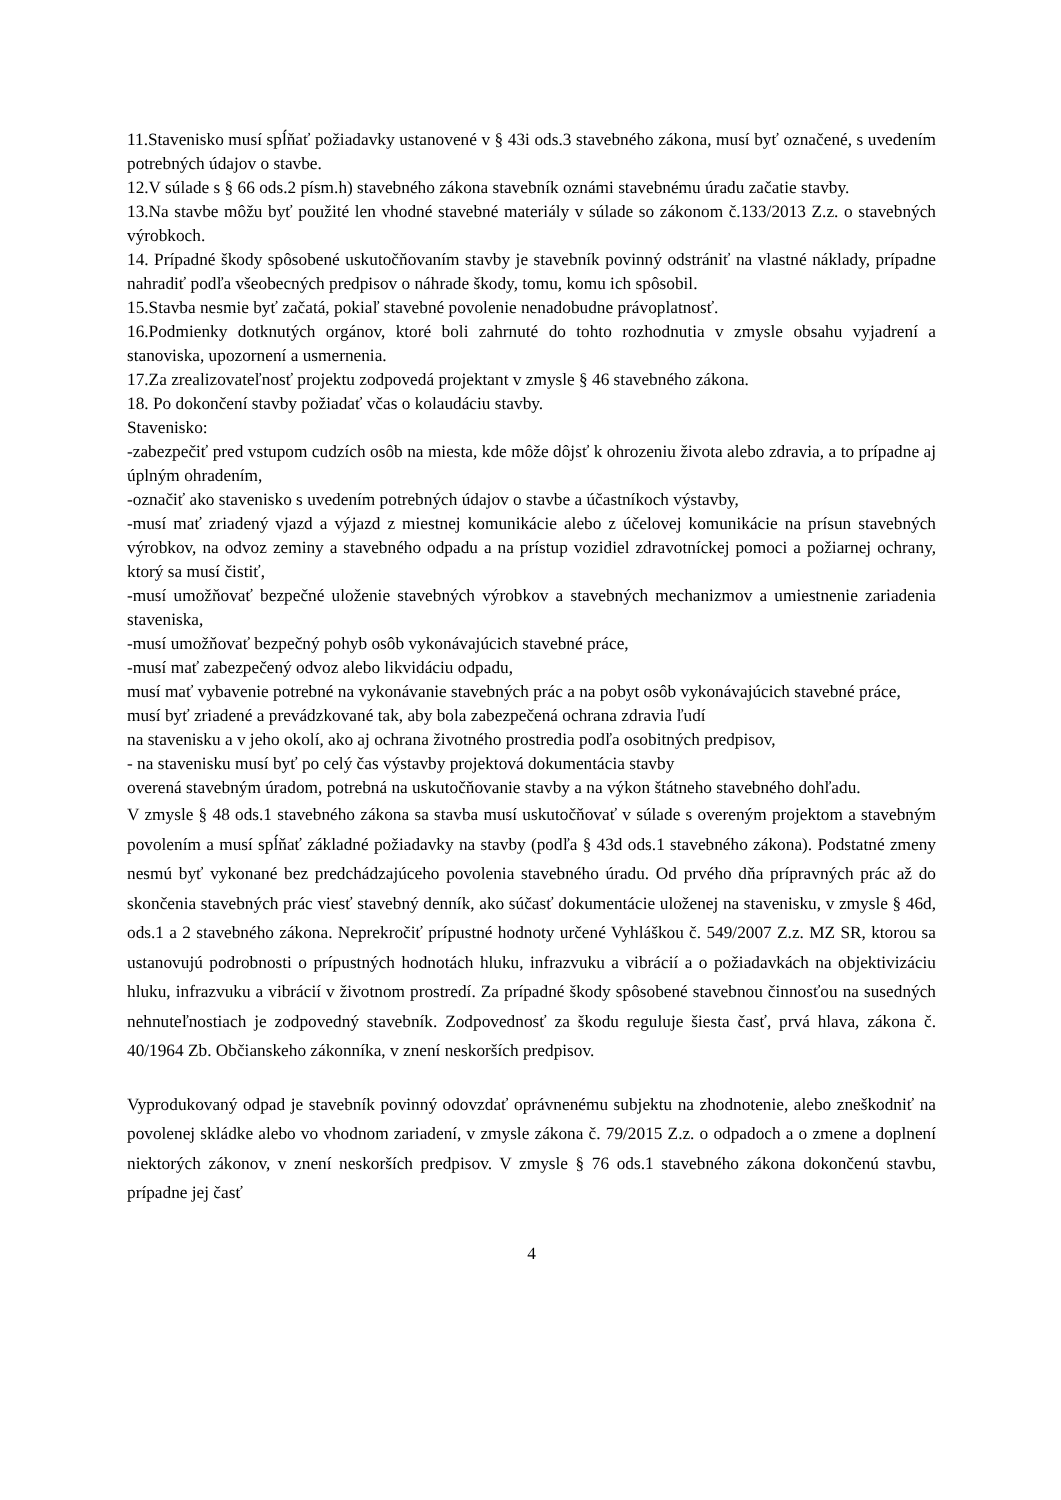11.Stavenisko musí spĺňať požiadavky ustanovené v § 43i ods.3 stavebného zákona, musí byť označené, s uvedením potrebných údajov o stavbe.
12.V súlade s § 66 ods.2 písm.h) stavebného zákona stavebník oznámi stavebnému úradu začatie stavby.
13.Na stavbe môžu byť použité len vhodné stavebné materiály v súlade so zákonom č.133/2013 Z.z. o stavebných výrobkoch.
14. Prípadné škody spôsobené uskutočňovaním stavby je stavebník povinný odstrániť na vlastné náklady, prípadne nahradiť podľa všeobecných predpisov o náhrade škody, tomu, komu ich spôsobil.
15.Stavba nesmie byť začatá, pokiaľ stavebné povolenie nenadobudne právoplatnosť.
16.Podmienky dotknutých orgánov, ktoré boli zahrnuté do tohto rozhodnutia v zmysle obsahu vyjadrení a stanoviska, upozornení a usmernenia.
17.Za zrealizovateľnosť projektu zodpovedá projektant v zmysle § 46 stavebného zákona.
18. Po dokončení stavby požiadať včas o kolaudáciu stavby.
Stavenisko:
-zabezpečiť pred vstupom cudzích osôb na miesta, kde môže dôjsť k ohrozeniu života alebo zdravia, a to prípadne aj úplným ohradením,
-označiť ako stavenisko s uvedením potrebných údajov o stavbe a účastníkoch výstavby,
-musí mať zriadený vjazd a výjazd z miestnej komunikácie alebo z účelovej komunikácie na prísun stavebných výrobkov, na odvoz zeminy a stavebného odpadu a na prístup vozidiel zdravotníckej pomoci a požiarnej ochrany, ktorý sa musí čistiť,
-musí umožňovať bezpečné uloženie stavebných výrobkov a stavebných mechanizmov a umiestnenie zariadenia staveniska,
-musí umožňovať bezpečný pohyb osôb vykonávajúcich stavebné práce,
-musí mať zabezpečený odvoz alebo likvidáciu odpadu,
musí mať vybavenie potrebné na vykonávanie stavebných prác a na pobyt osôb vykonávajúcich stavebné práce,
musí byť zriadené a prevádzkované tak, aby bola zabezpečená ochrana zdravia ľudí
na stavenisku a v jeho okolí, ako aj ochrana životného prostredia podľa osobitných predpisov,
- na stavenisku musí byť po celý čas výstavby projektová dokumentácia stavby
overená stavebným úradom, potrebná na uskutočňovanie stavby a na výkon štátneho stavebného dohľadu.
V zmysle § 48 ods.1 stavebného zákona sa stavba musí uskutočňovať v súlade s overeným projektom a stavebným povolením a musí spĺňať základné požiadavky na stavby (podľa § 43d ods.1 stavebného zákona). Podstatné zmeny nesmú byť vykonané bez predchádzajúceho povolenia stavebného úradu. Od prvého dňa prípravných prác až do skončenia stavebných prác viesť stavebný denník, ako súčasť dokumentácie uloženej na stavenisku, v zmysle § 46d, ods.1 a 2 stavebného zákona. Neprekročiť prípustné hodnoty určené Vyhláškou č. 549/2007 Z.z. MZ SR, ktorou sa ustanovujú podrobnosti o prípustných hodnotách hluku, infrazvuku a vibrácií a o požiadavkách na objektivizáciu hluku, infrazvuku a vibrácií v životnom prostredí. Za prípadné škody spôsobené stavebnou činnosťou na susedných nehnuteľnostiach je zodpovedný stavebník. Zodpovednosť za škodu reguluje šiesta časť, prvá hlava, zákona č. 40/1964 Zb. Občianskeho zákonníka, v znení neskorších predpisov.
Vyprodukovaný odpad je stavebník povinný odovzdať oprávnenému subjektu na zhodnotenie, alebo zneškodniť na povolenej skládke alebo vo vhodnom zariadení, v zmysle zákona č. 79/2015 Z.z. o odpadoch a o zmene a doplnení niektorých zákonov, v znení neskorších predpisov. V zmysle § 76 ods.1 stavebného zákona dokončenú stavbu, prípadne jej časť
4